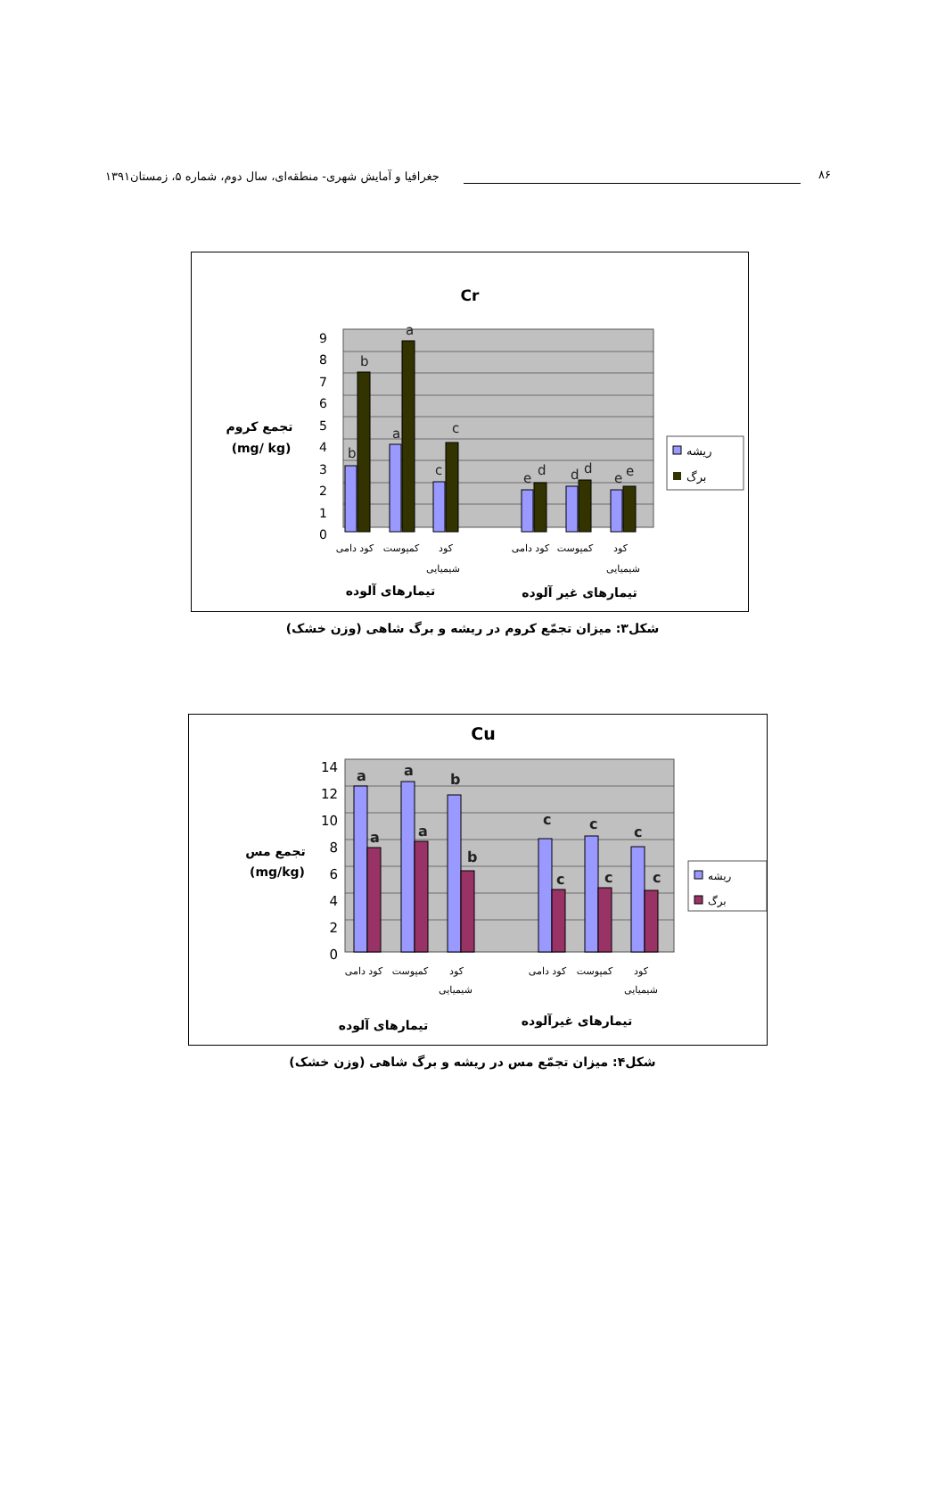جغرافیا و آمایش شهری- منطقه‌ای، سال دوم، شماره ۵، زمستان۱۳۹۱ ۸۶
Cr
9
8
7
6
5
4
3
2
1
0
b
b
a
a
c
c
e
d
d
d
e
e
کود دامی
کمپوست
کود
شیمیایی
کود دامی
کمپوست
کود
شیمیایی
تیمارهای آلوده
تیمارهای غیر آلوده
تجمع کروم
(mg/ kg)
ریشه
برگ
شکل۳: میزان تجمّع کروم در ریشه و برگ شاهی (وزن خشک)
Cu
14
12
10
8
6
4
2
0
a
a
a
a
b
b
c
c
c
c
c
c
کود دامی
کمپوست
کود
شیمیایی
کود دامی
کمپوست
کود
شیمیایی
تیمارهای آلوده
تیمارهای غیرآلوده
تجمع مس
(mg/kg)
ریشه
برگ
شکل۴: میزان تجمّع مس در ریشه و برگ شاهی (وزن خشک)